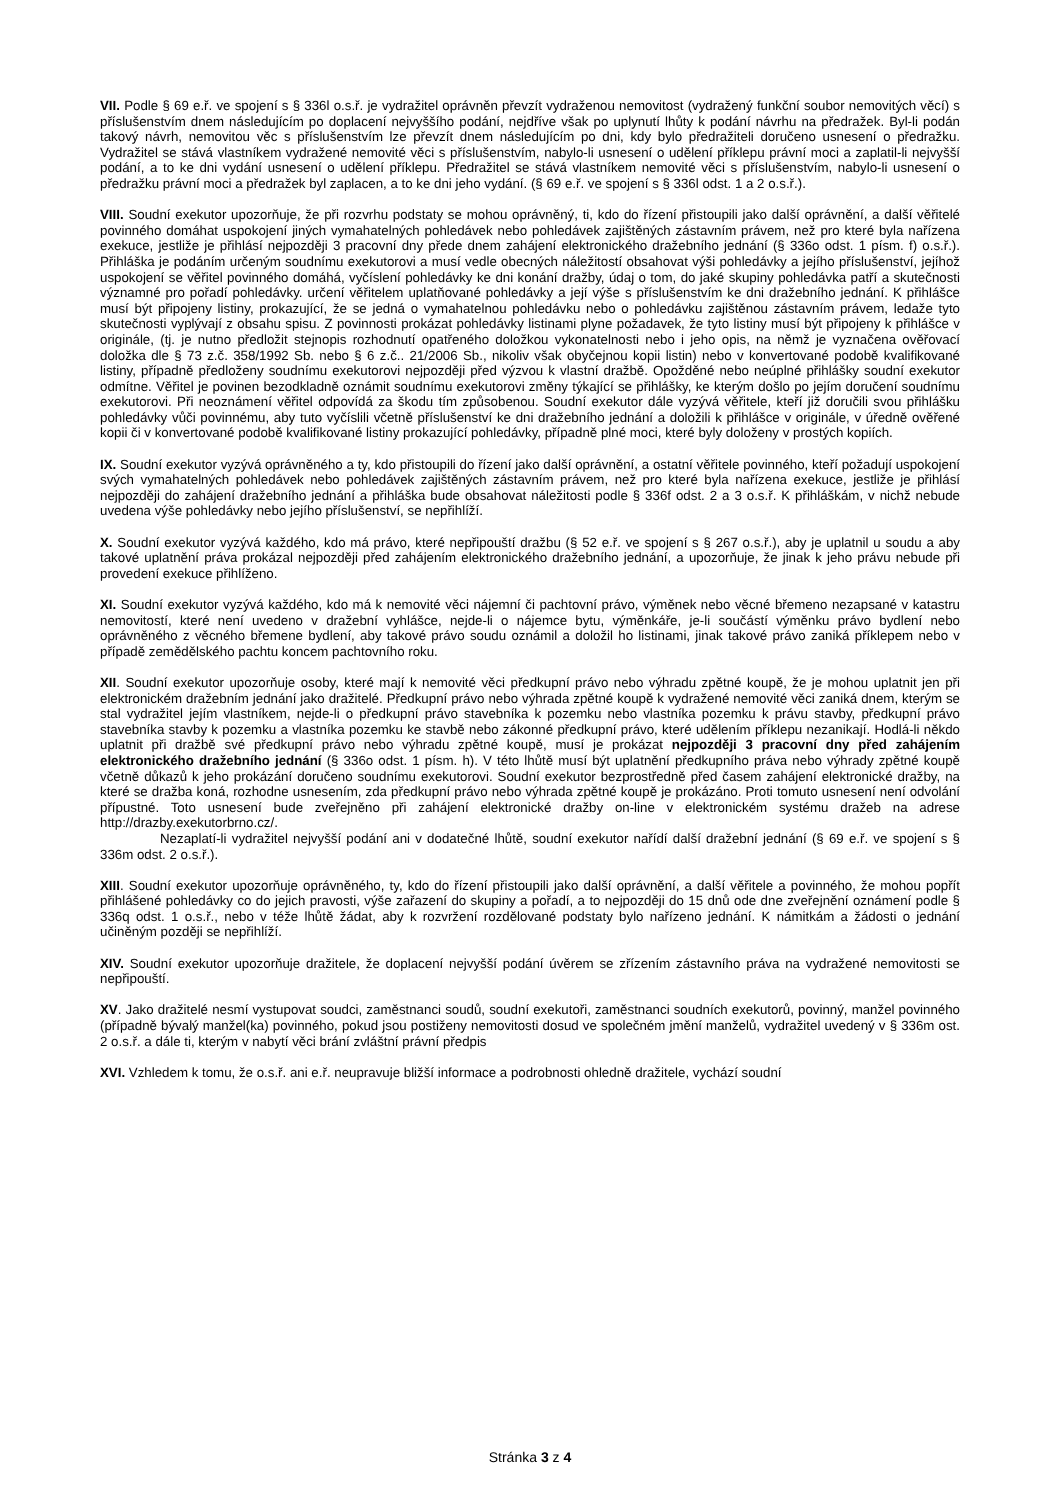VII. Podle § 69 e.ř. ve spojení s § 336l o.s.ř. je vydražitel oprávněn převzít vydraženou nemovitost (vydražený funkční soubor nemovitých věcí) s příslušenstvím dnem následujícím po doplacení nejvyššího podání, nejdříve však po uplynutí lhůty k podání návrhu na předražek. Byl-li podán takový návrh, nemovitou věc s příslušenstvím lze převzít dnem následujícím po dni, kdy bylo předražiteli doručeno usnesení o předražku. Vydražitel se stává vlastníkem vydražené nemovité věci s příslušenstvím, nabylo-li usnesení o udělení příklepu právní moci a zaplatil-li nejvyšší podání, a to ke dni vydání usnesení o udělení příklepu. Předražitel se stává vlastníkem nemovité věci s příslušenstvím, nabylo-li usnesení o předražku právní moci a předražek byl zaplacen, a to ke dni jeho vydání. (§ 69 e.ř. ve spojení s § 336l odst. 1 a 2 o.s.ř.).
VIII. Soudní exekutor upozorňuje, že při rozvrhu podstaty se mohou oprávněný, ti, kdo do řízení přistoupili jako další oprávnění, a další věřitelé povinného domáhat uspokojení jiných vymahatelných pohledávek nebo pohledávek zajištěných zástavním právem, než pro které byla nařízena exekuce, jestliže je přihlásí nejpozději 3 pracovní dny přede dnem zahájení elektronického dražebního jednání (§ 336o odst. 1 písm. f) o.s.ř.). Přihláška je podáním určeným soudnímu exekutorovi a musí vedle obecných náležitostí obsahovat výši pohledávky a jejího příslušenství, jejíhož uspokojení se věřitel povinného domáhá, vyčíslení pohledávky ke dni konání dražby, údaj o tom, do jaké skupiny pohledávka patří a skutečnosti významné pro pořadí pohledávky. určení věřitelem uplatňované pohledávky a její výše s příslušenstvím ke dni dražebního jednání. K přihlášce musí být připojeny listiny, prokazující, že se jedná o vymahatelnou pohledávku nebo o pohledávku zajištěnou zástavním právem, ledaže tyto skutečnosti vyplývají z obsahu spisu. Z povinnosti prokázat pohledávky listinami plyne požadavek, že tyto listiny musí být připojeny k přihlášce v originále, (tj. je nutno předložit stejnopis rozhodnutí opatřeného doložkou vykonatelnosti nebo i jeho opis, na němž je vyznačena ověřovací doložka dle § 73 z.č. 358/1992 Sb. nebo § 6 z.č.. 21/2006 Sb., nikoliv však obyčejnou kopii listin) nebo v konvertované podobě kvalifikované listiny, případně předloženy soudnímu exekutorovi nejpozději před výzvou k vlastní dražbě. Opožděné nebo neúplné přihlášky soudní exekutor odmítne. Věřitel je povinen bezodkladně oznámit soudnímu exekutorovi změny týkající se přihlášky, ke kterým došlo po jejím doručení soudnímu exekutorovi. Při neoznámení věřitel odpovídá za škodu tím způsobenou. Soudní exekutor dále vyzývá věřitele, kteří již doručili svou přihlášku pohledávky vůči povinnému, aby tuto vyčíslili včetně příslušenství ke dni dražebního jednání a doložili k přihlášce v originále, v úředně ověřené kopii či v konvertované podobě kvalifikované listiny prokazující pohledávky, případně plné moci, které byly doloženy v prostých kopiích.
IX. Soudní exekutor vyzývá oprávněného a ty, kdo přistoupili do řízení jako další oprávnění, a ostatní věřitele povinného, kteří požadují uspokojení svých vymahatelných pohledávek nebo pohledávek zajištěných zástavním právem, než pro které byla nařízena exekuce, jestliže je přihlásí nejpozději do zahájení dražebního jednání a přihláška bude obsahovat náležitosti podle § 336f odst. 2 a 3 o.s.ř. K přihláškám, v nichž nebude uvedena výše pohledávky nebo jejího příslušenství, se nepřihlíží.
X. Soudní exekutor vyzývá každého, kdo má právo, které nepřipouští dražbu (§ 52 e.ř. ve spojení s § 267 o.s.ř.), aby je uplatnil u soudu a aby takové uplatnění práva prokázal nejpozději před zahájením elektronického dražebního jednání, a upozorňuje, že jinak k jeho právu nebude při provedení exekuce přihlíženo.
XI. Soudní exekutor vyzývá každého, kdo má k nemovité věci nájemní či pachtovní právo, výměnek nebo věcné břemeno nezapsané v katastru nemovitostí, které není uvedeno v dražební vyhlášce, nejde-li o nájemce bytu, výměnkáře, je-li součástí výměnku právo bydlení nebo oprávněného z věcného břemene bydlení, aby takové právo soudu oznámil a doložil ho listinami, jinak takové právo zaniká příklepem nebo v případě zemědělského pachtu koncem pachtovního roku.
XII. Soudní exekutor upozorňuje osoby, které mají k nemovité věci předkupní právo nebo výhradu zpětné koupě, že je mohou uplatnit jen při elektronickém dražebním jednání jako dražitelé. Předkupní právo nebo výhrada zpětné koupě k vydražené nemovité věci zaniká dnem, kterým se stal vydražitel jejím vlastníkem, nejde-li o předkupní právo stavebníka k pozemku nebo vlastníka pozemku k právu stavby, předkupní právo stavebníka stavby k pozemku a vlastníka pozemku ke stavbě nebo zákonné předkupní právo, které udělením příklepu nezanikají. Hodlá-li někdo uplatnit při dražbě své předkupní právo nebo výhradu zpětné koupě, musí je prokázat nejpozději 3 pracovní dny před zahájením elektronického dražebního jednání (§ 336o odst. 1 písm. h). V této lhůtě musí být uplatnění předkupního práva nebo výhrady zpětné koupě včetně důkazů k jeho prokázání doručeno soudnímu exekutorovi. Soudní exekutor bezprostředně před časem zahájení elektronické dražby, na které se dražba koná, rozhodne usnesením, zda předkupní právo nebo výhrada zpětné koupě je prokázáno. Proti tomuto usnesení není odvolání přípustné. Toto usnesení bude zveřejněno při zahájení elektronické dražby on-line v elektronickém systému dražeb na adrese http://drazby.exekutorbrno.cz/.
Nezaplatí-li vydražitel nejvyšší podání ani v dodatečné lhůtě, soudní exekutor nařídí další dražební jednání (§ 69 e.ř. ve spojení s § 336m odst. 2 o.s.ř.).
XIII. Soudní exekutor upozorňuje oprávněného, ty, kdo do řízení přistoupili jako další oprávnění, a další věřitele a povinného, že mohou popřít přihlášené pohledávky co do jejich pravosti, výše zařazení do skupiny a pořadí, a to nejpozději do 15 dnů ode dne zveřejnění oznámení podle § 336q odst. 1 o.s.ř., nebo v téže lhůtě žádat, aby k rozvržení rozdělované podstaty bylo nařízeno jednání. K námitkám a žádosti o jednání učiněným později se nepřihlíží.
XIV. Soudní exekutor upozorňuje dražitele, že doplacení nejvyšší podání úvěrem se zřízením zástavního práva na vydražené nemovitosti se nepřipouští.
XV. Jako dražitelé nesmí vystupovat soudci, zaměstnanci soudů, soudní exekutoři, zaměstnanci soudních exekutorů, povinný, manžel povinného (případně bývalý manžel(ka) povinného, pokud jsou postiženy nemovitosti dosud ve společném jmění manželů, vydražitel uvedený v § 336m ost. 2 o.s.ř. a dále ti, kterým v nabytí věci brání zvláštní právní předpis
XVI. Vzhledem k tomu, že o.s.ř. ani e.ř. neupravuje bližší informace a podrobnosti ohledně dražitele, vychází soudní
Stránka 3 z 4